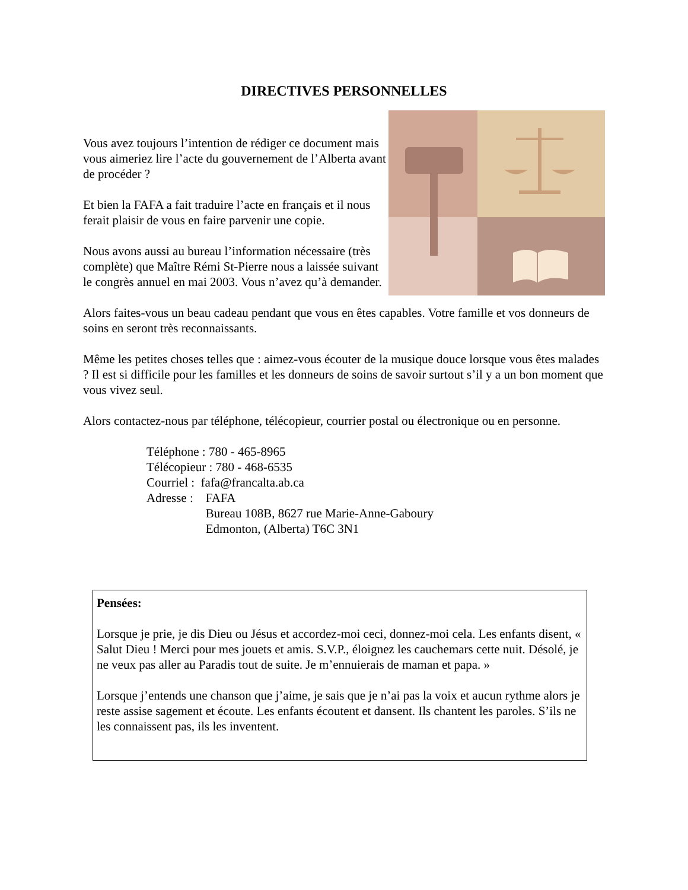DIRECTIVES PERSONNELLES
Vous avez toujours l’intention de rédiger ce document mais vous aimeriez lire l’acte du gouvernement de l’Alberta avant de procéder ?
Et bien la FAFA a fait traduire l’acte en français et il nous ferait plaisir de vous en faire parvenir une copie.
Nous avons aussi au bureau l’information nécessaire (très complète) que Maître Rémi St-Pierre nous a laissée suivant le congrès annuel en mai 2003. Vous n’avez qu’à demander.
Alors faites-vous un beau cadeau pendant que vous en êtes capables. Votre famille et vos donneurs de soins en seront très reconnaissants.
Même les petites choses telles que : aimez-vous écouter de la musique douce lorsque vous êtes malades ? Il est si difficile pour les familles et les donneurs de soins de savoir surtout s’il y a un bon moment que vous vivez seul.
Alors contactez-nous par téléphone, télécopieur, courrier postal ou électronique ou en personne.
Téléphone : 780 - 465-8965
Télécopieur : 780 - 468-6535
Courriel : fafa@francalta.ab.ca
Adresse : FAFA
Bureau 108B, 8627 rue Marie-Anne-Gaboury
Edmonton, (Alberta) T6C 3N1
Pensées:
Lorsque je prie, je dis Dieu ou Jésus et accordez-moi ceci, donnez-moi cela. Les enfants disent, « Salut Dieu ! Merci pour mes jouets et amis. S.V.P., éloignez les cauchemars cette nuit. Désolé, je ne veux pas aller au Paradis tout de suite. Je m’ennuierais de maman et papa. »
Lorsque j’entends une chanson que j’aime, je sais que je n’ai pas la voix et aucun rythme alors je reste assise sagement et écoute. Les enfants écoutent et dansent. Ils chantent les paroles. S’ils ne les connaissent pas, ils les inventent.